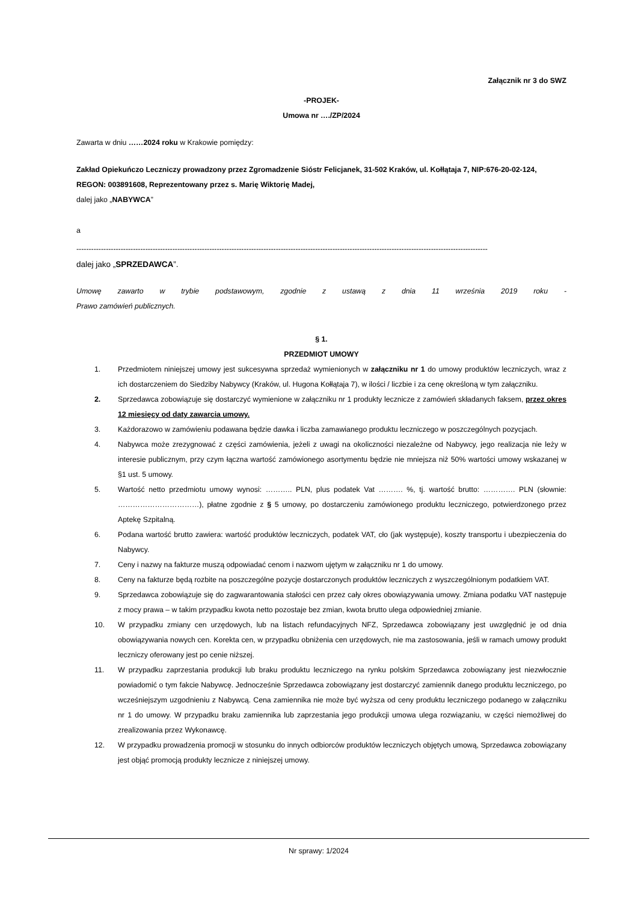Załącznik nr 3 do SWZ
-PROJEK-
Umowa nr …./ZP/2024
Zawarta w dniu ……2024 roku w Krakowie pomiędzy:
Zakład Opiekuńczo Leczniczy prowadzony przez Zgromadzenie Sióstr Felicjanek, 31-502 Kraków, ul. Kołłątaja 7, NIP:676-20-02-124, REGON: 003891608, Reprezentowany przez s. Marię Wiktorię Madej,
dalej jako „NABYWCA”
a
-----------------------------------------------------------------------------------------------------------------------------------------------------------------------
dalej jako „SPRZEDAWCA”.
Umowę zawarto w trybie podstawowym, zgodnie z ustawą z dnia 11 września 2019 roku -
Prawo zamówień publicznych.
§ 1.
PRZEDMIOT UMOWY
1. Przedmiotem niniejszej umowy jest sukcesywna sprzedaż wymienionych w załączniku nr 1 do umowy produktów leczniczych, wraz z ich dostarczeniem do Siedziby Nabywcy (Kraków, ul. Hugona Kołłątaja 7), w ilości / liczbie i za cenę określoną w tym załączniku.
2. Sprzedawca zobowiązuje się dostarczyć wymienione w załączniku nr 1 produkty lecznicze z zamówień składanych faksem, przez okres 12 miesięcy od daty zawarcia umowy.
3. Każdorazowo w zamówieniu podawana będzie dawka i liczba zamawianego produktu leczniczego w poszczególnych pozycjach.
4. Nabywca może zrezygnować z części zamówienia, jeżeli z uwagi na okoliczności niezależne od Nabywcy, jego realizacja nie leży w interesie publicznym, przy czym łączna wartość zamówionego asortymentu będzie nie mniejsza niż 50% wartości umowy wskazanej w §1 ust. 5 umowy.
5. Wartość netto przedmiotu umowy wynosi: ……….. PLN, plus podatek Vat ………. %, tj. wartość brutto: …………. PLN (słownie: ……………………………), płatne zgodnie z § 5 umowy, po dostarczeniu zamówionego produktu leczniczego, potwierdzonego przez Aptekę Szpitalną.
6. Podana wartość brutto zawiera: wartość produktów leczniczych, podatek VAT, cło (jak występuje), koszty transportu i ubezpieczenia do Nabywcy.
7. Ceny i nazwy na fakturze muszą odpowiadać cenom i nazwom ujętym w załączniku nr 1 do umowy.
8. Ceny na fakturze będą rozbite na poszczególne pozycje dostarczonych produktów leczniczych z wyszczególnionym podatkiem VAT.
9. Sprzedawca zobowiązuje się do zagwarantowania stałości cen przez cały okres obowiązywania umowy. Zmiana podatku VAT następuje z mocy prawa – w takim przypadku kwota netto pozostaje bez zmian, kwota brutto ulega odpowiedniej zmianie.
10. W przypadku zmiany cen urzędowych, lub na listach refundacyjnych NFZ, Sprzedawca zobowiązany jest uwzględnić je od dnia obowiązywania nowych cen. Korekta cen, w przypadku obniżenia cen urzędowych, nie ma zastosowania, jeśli w ramach umowy produkt leczniczy oferowany jest po cenie niższej.
11. W przypadku zaprzestania produkcji lub braku produktu leczniczego na rynku polskim Sprzedawca zobowiązany jest niezwłocznie powiadomić o tym fakcie Nabywcę. Jednocześnie Sprzedawca zobowiązany jest dostarczyć zamiennik danego produktu leczniczego, po wcześniejszym uzgodnieniu z Nabywcą. Cena zamiennika nie może być wyższa od ceny produktu leczniczego podanego w załączniku nr 1 do umowy. W przypadku braku zamiennika lub zaprzestania jego produkcji umowa ulega rozwiązaniu, w części niemożliwej do zrealizowania przez Wykonawcę.
12. W przypadku prowadzenia promocji w stosunku do innych odbiorców produktów leczniczych objętych umową, Sprzedawca zobowiązany jest objąć promocją produkty lecznicze z niniejszej umowy.
Nr sprawy: 1/2024